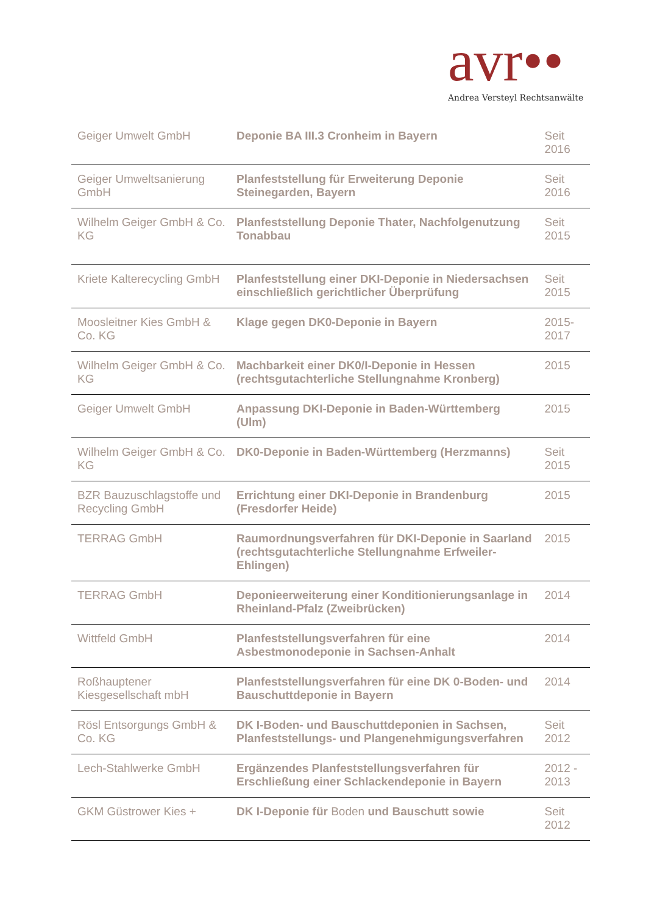avr•• Andrea Versteyl Rechtsanwälte
| Geiger Umwelt GmbH | Deponie BA III.3 Cronheim in Bayern | Seit 2016 |
| Geiger Umweltsanierung GmbH | Planfeststellung für Erweiterung Deponie Steinegarden, Bayern | Seit 2016 |
| Wilhelm Geiger GmbH & Co. KG | Planfeststellung Deponie Thater, Nachfolgenutzung Tonabbau | Seit 2015 |
| Kriete Kalterecycling GmbH | Planfeststellung einer DKI-Deponie in Niedersachsen einschließlich gerichtlicher Überprüfung | Seit 2015 |
| Moosleitner Kies GmbH & Co. KG | Klage gegen DK0-Deponie in Bayern | 2015-2017 |
| Wilhelm Geiger GmbH & Co. KG | Machbarkeit einer DK0/I-Deponie in Hessen (rechtsgutachterliche Stellungnahme Kronberg) | 2015 |
| Geiger Umwelt GmbH | Anpassung DKI-Deponie in Baden-Württemberg (Ulm) | 2015 |
| Wilhelm Geiger GmbH & Co. KG | DK0-Deponie in Baden-Württemberg (Herzmanns) | Seit 2015 |
| BZR Bauzuschlagstoffe und Recycling GmbH | Errichtung einer DKI-Deponie in Brandenburg (Fresdorfer Heide) | 2015 |
| TERRAG GmbH | Raumordnungsverfahren für DKI-Deponie in Saarland (rechtsgutachterliche Stellungnahme Erfweiler-Ehlingen) | 2015 |
| TERRAG GmbH | Deponieerweiterung einer Konditionierungsanlage in Rheinland-Pfalz (Zweibrücken) | 2014 |
| Wittfeld GmbH | Planfeststellungsverfahren für eine Asbestmonodeponie in Sachsen-Anhalt | 2014 |
| Roßhauptener Kiesgesellschaft mbH | Planfeststellungsverfahren für eine DK 0-Boden- und Bauschuttdeponie in Bayern | 2014 |
| Rösl Entsorgungs GmbH & Co. KG | DK I-Boden- und Bauschuttdeponien in Sachsen, Planfeststellungs- und Plangenehmigungsverfahren | Seit 2012 |
| Lech-Stahlwerke GmbH | Ergänzendes Planfeststellungsverfahren für Erschließung einer Schlackendeponie in Bayern | 2012 - 2013 |
| GKM Güstrower Kies + | DK I-Deponie für Boden und Bauschutt sowie | Seit 2012 |